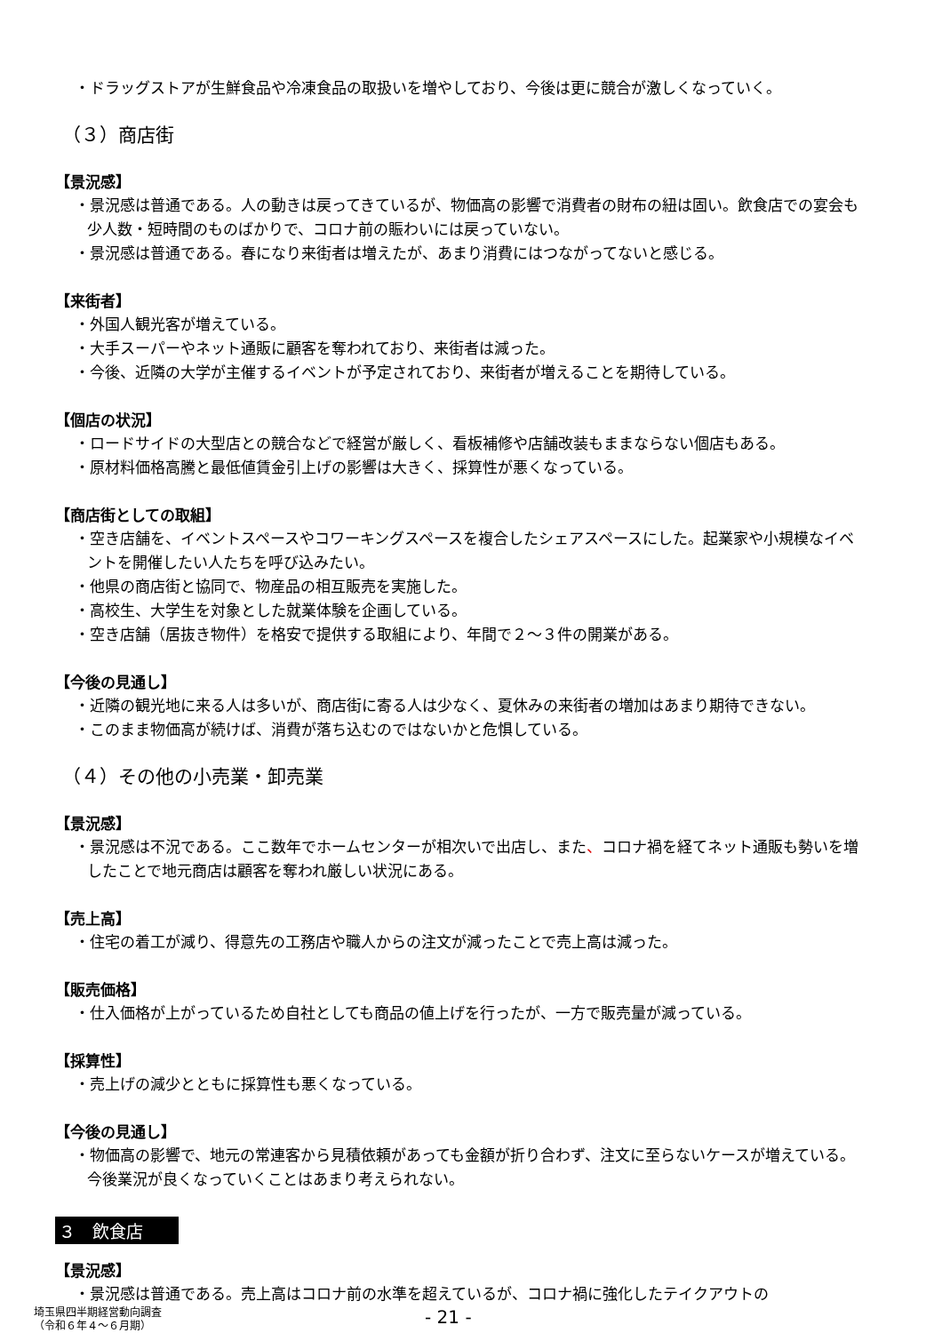・ドラッグストアが生鮮食品や冷凍食品の取扱いを増やしており、今後は更に競合が激しくなっていく。
（３）商店街
【景況感】
・景況感は普通である。人の動きは戻ってきているが、物価高の影響で消費者の財布の紐は固い。飲食店での宴会も少人数・短時間のものばかりで、コロナ前の賑わいには戻っていない。
・景況感は普通である。春になり来街者は増えたが、あまり消費にはつながってないと感じる。
【来街者】
・外国人観光客が増えている。
・大手スーパーやネット通販に顧客を奪われており、来街者は減った。
・今後、近隣の大学が主催するイベントが予定されており、来街者が増えることを期待している。
【個店の状況】
・ロードサイドの大型店との競合などで経営が厳しく、看板補修や店舗改装もままならない個店もある。
・原材料価格高騰と最低値賃金引上げの影響は大きく、採算性が悪くなっている。
【商店街としての取組】
・空き店舗を、イベントスペースやコワーキングスペースを複合したシェアスペースにした。起業家や小規模なイベントを開催したい人たちを呼び込みたい。
・他県の商店街と協同で、物産品の相互販売を実施した。
・高校生、大学生を対象とした就業体験を企画している。
・空き店舗（居抜き物件）を格安で提供する取組により、年間で２～３件の開業がある。
【今後の見通し】
・近隣の観光地に来る人は多いが、商店街に寄る人は少なく、夏休みの来街者の増加はあまり期待できない。
・このまま物価高が続けば、消費が落ち込むのではないかと危惧している。
（４）その他の小売業・卸売業
【景況感】
・景況感は不況である。ここ数年でホームセンターが相次いで出店し、また、コロナ禍を経てネット通販も勢いを増したことで地元商店は顧客を奪われ厳しい状況にある。
【売上高】
・住宅の着工が減り、得意先の工務店や職人からの注文が減ったことで売上高は減った。
【販売価格】
・仕入価格が上がっているため自社としても商品の値上げを行ったが、一方で販売量が減っている。
【採算性】
・売上げの減少とともに採算性も悪くなっている。
【今後の見通し】
・物価高の影響で、地元の常連客から見積依頼があっても金額が折り合わず、注文に至らないケースが増えている。今後業況が良くなっていくことはあまり考えられない。
３　飲食店
【景況感】
・景況感は普通である。売上高はコロナ前の水準を超えているが、コロナ禍に強化したテイクアウトの
埼玉県四半期経営動向調査
（令和６年４～６月期）
- 21 -